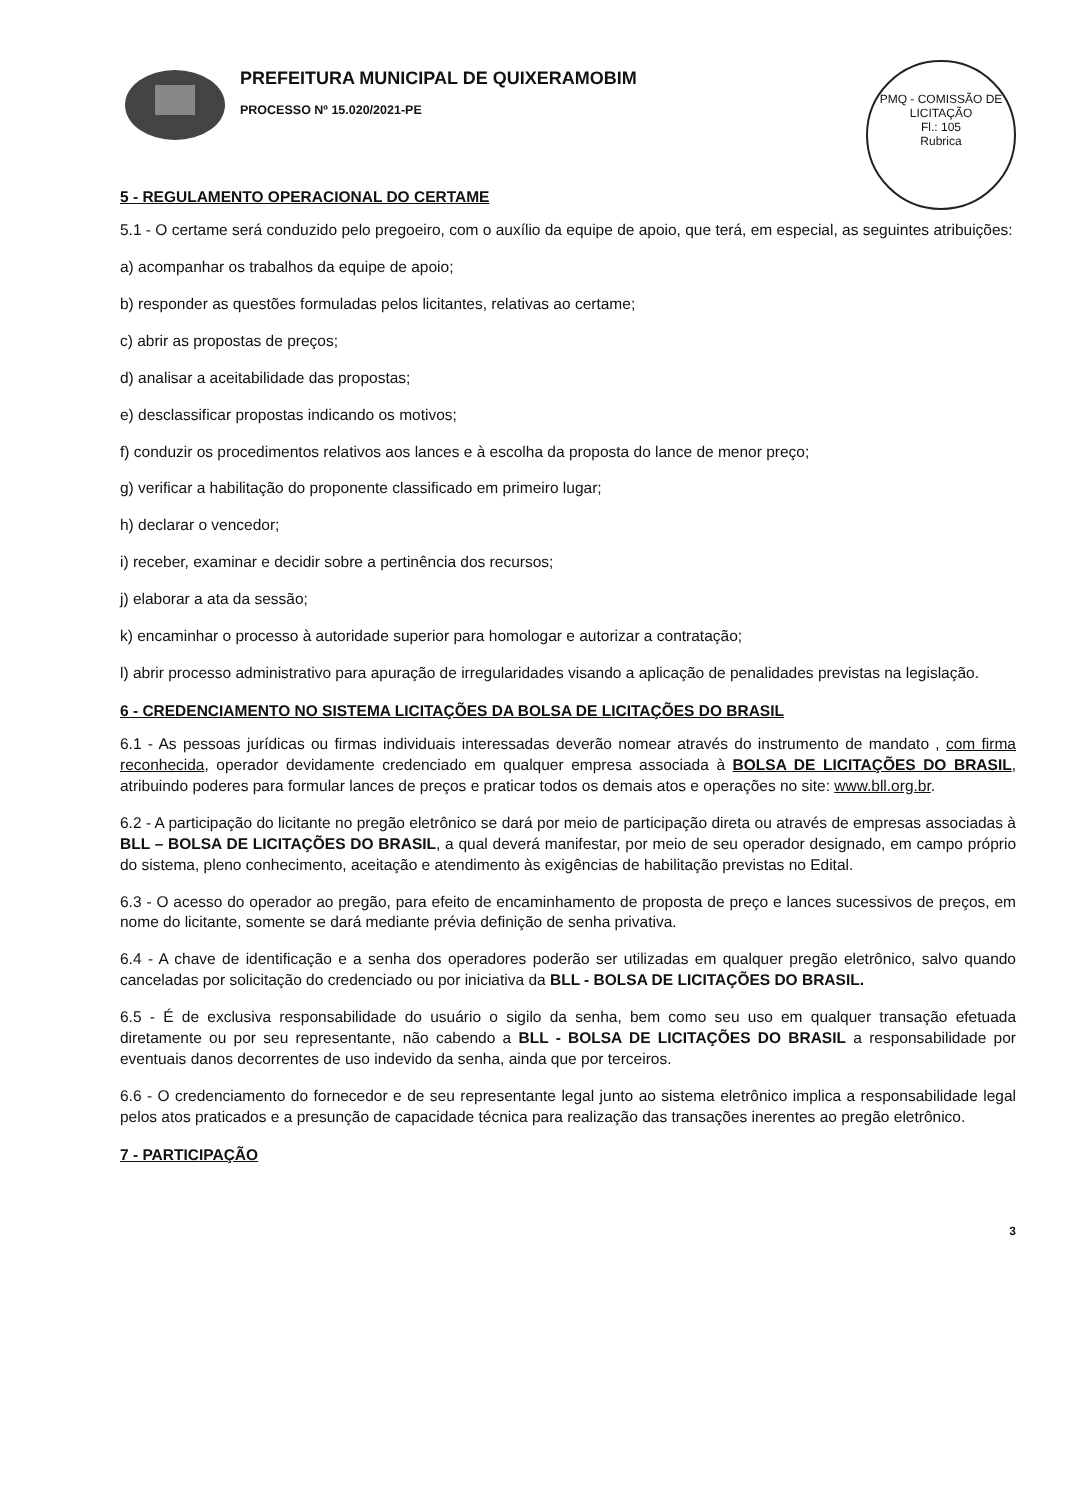PREFEITURA MUNICIPAL DE QUIXERAMOBIM
PROCESSO Nº 15.020/2021-PE
PMQ - COMISSÃO DE LICITAÇÃO
Fl.: 105
Rubrica
5 - REGULAMENTO OPERACIONAL DO CERTAME
5.1 - O certame será conduzido pelo pregoeiro, com o auxílio da equipe de apoio, que terá, em especial, as seguintes atribuições:
a) acompanhar os trabalhos da equipe de apoio;
b) responder as questões formuladas pelos licitantes, relativas ao certame;
c) abrir as propostas de preços;
d) analisar a aceitabilidade das propostas;
e) desclassificar propostas indicando os motivos;
f) conduzir os procedimentos relativos aos lances e à escolha da proposta do lance de menor preço;
g) verificar a habilitação do proponente classificado em primeiro lugar;
h) declarar o vencedor;
i) receber, examinar e decidir sobre a pertinência dos recursos;
j) elaborar a ata da sessão;
k) encaminhar o processo à autoridade superior para homologar e autorizar a contratação;
l) abrir processo administrativo para apuração de irregularidades visando a aplicação de penalidades previstas na legislação.
6 - CREDENCIAMENTO NO SISTEMA LICITAÇÕES DA BOLSA DE LICITAÇÕES DO BRASIL
6.1 - As pessoas jurídicas ou firmas individuais interessadas deverão nomear através do instrumento de mandato , com firma reconhecida, operador devidamente credenciado em qualquer empresa associada à BOLSA DE LICITAÇÕES DO BRASIL, atribuindo poderes para formular lances de preços e praticar todos os demais atos e operações no site: www.bll.org.br.
6.2 - A participação do licitante no pregão eletrônico se dará por meio de participação direta ou através de empresas associadas à BLL – BOLSA DE LICITAÇÕES DO BRASIL, a qual deverá manifestar, por meio de seu operador designado, em campo próprio do sistema, pleno conhecimento, aceitação e atendimento às exigências de habilitação previstas no Edital.
6.3 - O acesso do operador ao pregão, para efeito de encaminhamento de proposta de preço e lances sucessivos de preços, em nome do licitante, somente se dará mediante prévia definição de senha privativa.
6.4 - A chave de identificação e a senha dos operadores poderão ser utilizadas em qualquer pregão eletrônico, salvo quando canceladas por solicitação do credenciado ou por iniciativa da BLL - BOLSA DE LICITAÇÕES DO BRASIL.
6.5 - É de exclusiva responsabilidade do usuário o sigilo da senha, bem como seu uso em qualquer transação efetuada diretamente ou por seu representante, não cabendo a BLL - BOLSA DE LICITAÇÕES DO BRASIL a responsabilidade por eventuais danos decorrentes de uso indevido da senha, ainda que por terceiros.
6.6 - O credenciamento do fornecedor e de seu representante legal junto ao sistema eletrônico implica a responsabilidade legal pelos atos praticados e a presunção de capacidade técnica para realização das transações inerentes ao pregão eletrônico.
7 - PARTICIPAÇÃO
3